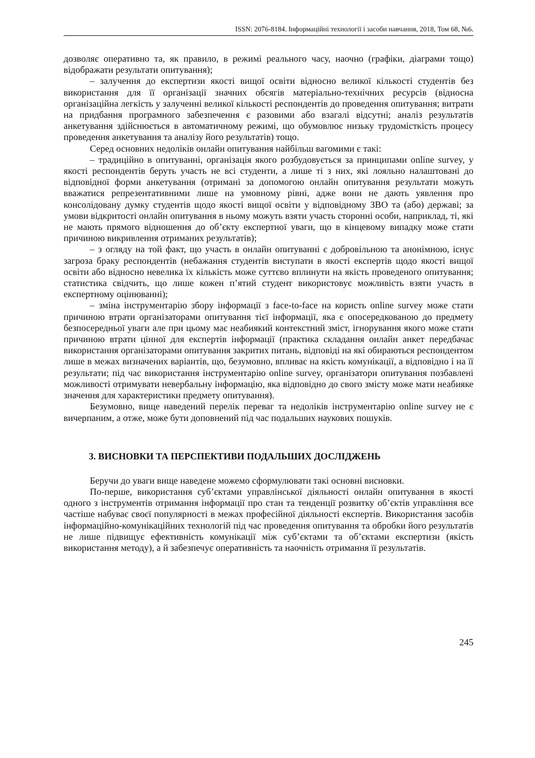ISSN: 2076-8184. Інформаційні технології і засоби навчання, 2018, Том 68, №6.
дозволяє оперативно та, як правило, в режимі реального часу, наочно (графіки, діаграми тощо) відображати результати опитування);
– залучення до експертизи якості вищої освіти відносно великої кількості студентів без використання для її організації значних обсягів матеріально-технічних ресурсів (відносна організаційна легкість у залученні великої кількості респондентів до проведення опитування; витрати на придбання програмного забезпечення є разовими або взагалі відсутні; аналіз результатів анкетування здійснюється в автоматичному режимі, що обумовлює низьку трудомісткість процесу проведення анкетування та аналізу його результатів) тощо.
Серед основних недоліків онлайн опитування найбільш вагомими є такі:
– традиційно в опитуванні, організація якого розбудовується за принципами online survey, у якості респондентів беруть участь не всі студенти, а лише ті з них, які лояльно налаштовані до відповідної форми анкетування (отримані за допомогою онлайн опитування результати можуть вважатися репрезентативними лише на умовному рівні, адже вони не дають уявлення про консолідовану думку студентів щодо якості вищої освіти у відповідному ЗВО та (або) державі; за умови відкритості онлайн опитування в ньому можуть взяти участь сторонні особи, наприклад, ті, які не мають прямого відношення до об’єкту експертної уваги, що в кінцевому випадку може стати причиною викривлення отриманих результатів);
– з огляду на той факт, що участь в онлайн опитуванні є добровільною та анонімною, існує загроза браку респондентів (небажання студентів виступати в якості експертів щодо якості вищої освіти або відносно невелика їх кількість може суттєво вплинути на якість проведеного опитування; статистика свідчить, що лише кожен п’ятий студент використовує можливість взяти участь в експертному оцінюванні);
– зміна інструментарію збору інформації з face-to-face на користь online survey може стати причиною втрати організаторами опитування тієї інформації, яка є опосередкованою до предмету безпосередньої уваги але при цьому має неабиякий контекстний зміст, ігнорування якого може стати причиною втрати цінної для експертів інформації (практика складання онлайн анкет передбачає використання організаторами опитування закритих питань, відповіді на які обираються респондентом лише в межах визначених варіантів, що, безумовно, впливає на якість комунікації, а відповідно і на її результати; під час використання інструментарію online survey, організатори опитування позбавлені можливості отримувати невербальну інформацію, яка відповідно до свого змісту може мати неабияке значення для характеристики предмету опитування).
Безумовно, вище наведений перелік переваг та недоліків інструментарію online survey не є вичерпаним, а отже, може бути доповнений під час подальших наукових пошуків.
3. ВИСНОВКИ ТА ПЕРСПЕКТИВИ ПОДАЛЬШИХ ДОСЛІДЖЕНЬ
Беручи до уваги вище наведене можемо сформулювати такі основні висновки.
По-перше, використання суб’єктами управлінської діяльності онлайн опитування в якості одного з інструментів отримання інформації про стан та тенденції розвитку об’єктів управління все частіше набуває своєї популярності в межах професійної діяльності експертів. Використання засобів інформаційно-комунікаційних технологій під час проведення опитування та обробки його результатів не лише підвищує ефективність комунікації між суб’єктами та об’єктами експертизи (якість використання методу), а й забезпечує оперативність та наочність отримання її результатів.
245